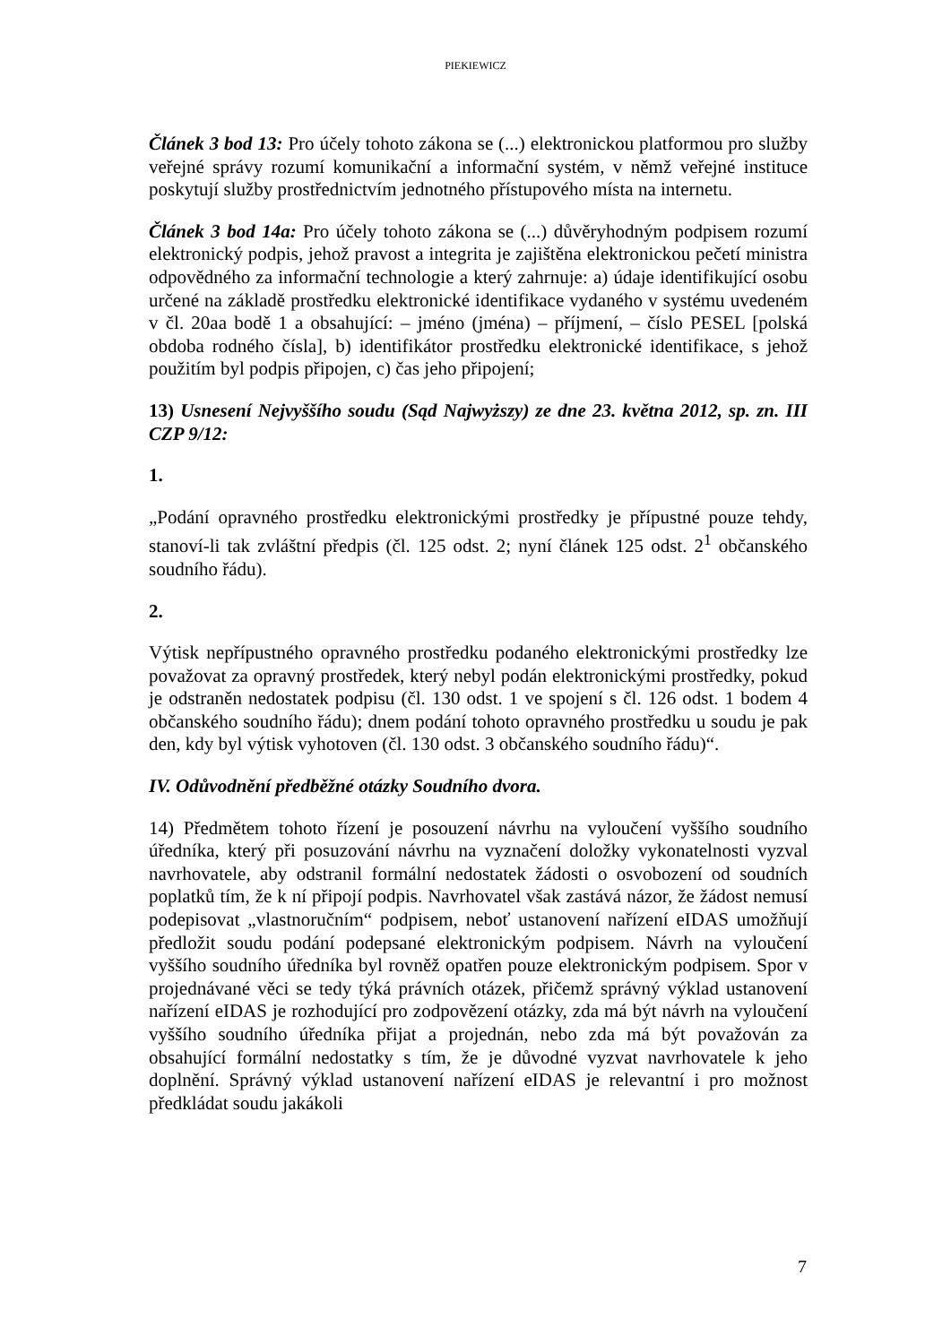PIEKIEWICZ
Článek 3 bod 13: Pro účely tohoto zákona se (...) elektronickou platformou pro služby veřejné správy rozumí komunikační a informační systém, v němž veřejné instituce poskytují služby prostřednictvím jednotného přístupového místa na internetu.
Článek 3 bod 14a: Pro účely tohoto zákona se (...) důvěryhodným podpisem rozumí elektronický podpis, jehož pravost a integrita je zajištěna elektronickou pečetí ministra odpovědného za informační technologie a který zahrnuje: a) údaje identifikující osobu určené na základě prostředku elektronické identifikace vydaného v systému uvedeném v čl. 20aa bodě 1 a obsahující: – jméno (jména) – příjmení, – číslo PESEL [polská obdoba rodného čísla], b) identifikátor prostředku elektronické identifikace, s jehož použitím byl podpis připojen, c) čas jeho připojení;
13) Usnesení Nejvyššího soudu (Sąd Najwyższy) ze dne 23. května 2012, sp. zn. III CZP 9/12:
1.
„Podání opravného prostředku elektronickými prostředky je přípustné pouze tehdy, stanoví-li tak zvláštní předpis (čl. 125 odst. 2; nyní článek 125 odst. 2<sup>1</sup> občanského soudního řádu).
2.
Výtisk nepřípustného opravného prostředku podaného elektronickými prostředky lze považovat za opravný prostředek, který nebyl podán elektronickými prostředky, pokud je odstraněn nedostatek podpisu (čl. 130 odst. 1 ve spojení s čl. 126 odst. 1 bodem 4 občanského soudního řádu); dnem podání tohoto opravného prostředku u soudu je pak den, kdy byl výtisk vyhotoven (čl. 130 odst. 3 občanského soudního řádu)“.
IV. Odůvodnění předběžné otázky Soudního dvora.
14) Předmětem tohoto řízení je posouzení návrhu na vyloučení vyššího soudního úředníka, který při posuzování návrhu na vyznačení doložky vykonatelnosti vyzval navrhovatele, aby odstranil formální nedostatek žádosti o osvobození od soudních poplatků tím, že k ní připojí podpis. Navrhovatel však zastává názor, že žádost nemusí podepisovat „vlastnoručním“ podpisem, neboť ustanovení nařízení eIDAS umožňují předložit soudu podání podepsané elektronickým podpisem. Návrh na vyloučení vyššího soudního úředníka byl rovněž opatřen pouze elektronickým podpisem. Spor v projednávané věci se tedy týká právních otázek, přičemž správný výklad ustanovení nařízení eIDAS je rozhodující pro zodpovězení otázky, zda má být návrh na vyloučení vyššího soudního úředníka přijat a projednán, nebo zda má být považován za obsahující formální nedostatky s tím, že je důvodné vyzvat navrhovatele k jeho doplnění. Správný výklad ustanovení nařízení eIDAS je relevantní i pro možnost předkládat soudu jakákoli
7